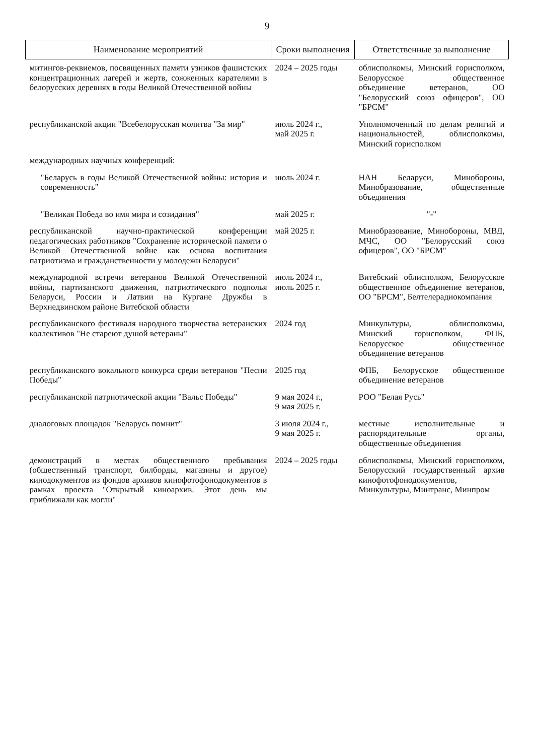9
| Наименование мероприятий | Сроки выполнения | Ответственные за выполнение |
| --- | --- | --- |
| митингов-реквиемов, посвященных памяти узников фашистских концентрационных лагерей и жертв, сожженных карателями в белорусских деревнях в годы Великой Отечественной войны | 2024 – 2025 годы | облисполкомы, Минский горисполком, Белорусское общественное объединение ветеранов, ОО "Белорусский союз офицеров", ОО "БРСМ" |
| республиканской акции "Всебелорусская молитва "За мир" | июль 2024 г., май 2025 г. | Уполномоченный по делам религий и национальностей, облисполкомы, Минский горисполком |
| международных научных конференций: | | |
| "Беларусь в годы Великой Отечественной войны: история и современность" | июль 2024 г. | НАН Беларуси, Минобороны, Минобразование, общественные объединения |
| "Великая Победа во имя мира и созидания" | май 2025 г. | "-" |
| республиканской научно-практической конференции педагогических работников "Сохранение исторической памяти о Великой Отечественной войне как основа воспитания патриотизма и гражданственности у молодежи Беларуси" | май 2025 г. | Минобразование, Минобороны, МВД, МЧС, ОО "Белорусский союз офицеров", ОО "БРСМ" |
| международной встречи ветеранов Великой Отечественной войны, партизанского движения, патриотического подполья Беларуси, России и Латвии на Кургане Дружбы в Верхнедвинском районе Витебской области | июль 2024 г., июль 2025 г. | Витебский облисполком, Белорусское общественное объединение ветеранов, ОО "БРСМ", Белтелерадиокомпания |
| республиканского фестиваля народного творчества ветеранских коллективов "Не стареют душой ветераны" | 2024 год | Минкультуры, облисполкомы, Минский горисполком, ФПБ, Белорусское общественное объединение ветеранов |
| республиканского вокального конкурса среди ветеранов "Песни Победы" | 2025 год | ФПБ, Белорусское общественное объединение ветеранов |
| республиканской патриотической акции "Вальс Победы" | 9 мая 2024 г., 9 мая 2025 г. | РОО "Белая Русь" |
| диалоговых площадок "Беларусь помнит" | 3 июля 2024 г., 9 мая 2025 г. | местные исполнительные и распорядительные органы, общественные объединения |
| демонстраций в местах общественного пребывания (общественный транспорт, билборды, магазины и другое) кинодокументов из фондов архивов кинофотофонодокументов в рамках проекта "Открытый киноархив. Этот день мы приближали как могли" | 2024 – 2025 годы | облисполкомы, Минский горисполком, Белорусский государственный архив кинофотофонодокументов, Минкультуры, Минтранс, Минпром |